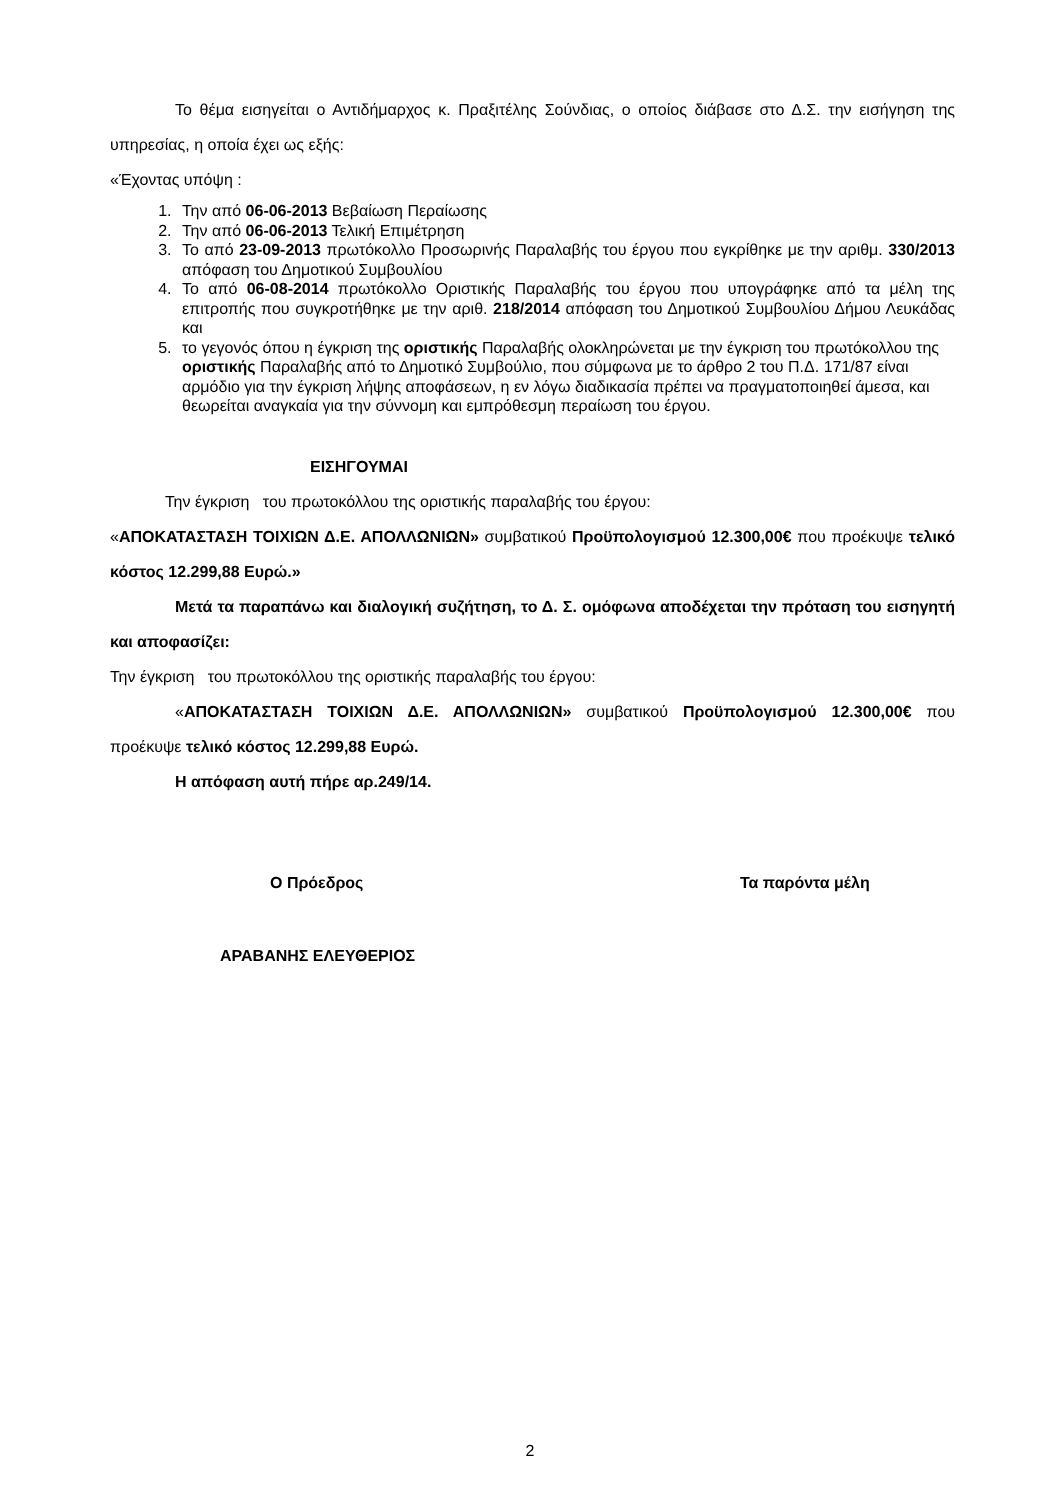Το θέμα εισηγείται ο Αντιδήμαρχος κ. Πραξιτέλης Σούνδιας, ο οποίος διάβασε στο Δ.Σ. την εισήγηση της υπηρεσίας, η οποία έχει ως εξής:
«Έχοντας υπόψη :
1. Την από 06-06-2013 Βεβαίωση Περαίωσης
2. Την από 06-06-2013 Τελική Επιμέτρηση
3. Το από 23-09-2013 πρωτόκολλο Προσωρινής Παραλαβής του έργου που εγκρίθηκε με την αριθμ. 330/2013 απόφαση του Δημοτικού Συμβουλίου
4. Το από 06-08-2014 πρωτόκολλο Οριστικής Παραλαβής του έργου που υπογράφηκε από τα μέλη της επιτροπής που συγκροτήθηκε με την αριθ. 218/2014 απόφαση του Δημοτικού Συμβουλίου Δήμου Λευκάδας και
5. το γεγονός όπου η έγκριση της οριστικής Παραλαβής ολοκληρώνεται με την έγκριση του πρωτόκολλου της οριστικής Παραλαβής από το Δημοτικό Συμβούλιο, που σύμφωνα με το άρθρο 2 του Π.Δ. 171/87 είναι αρμόδιο για την έγκριση λήψης αποφάσεων, η εν λόγω διαδικασία πρέπει να πραγματοποιηθεί άμεσα, και θεωρείται αναγκαία για την σύννομη και εμπρόθεσμη περαίωση του έργου.
ΕΙΣΗΓΟΥΜΑΙ
Την έγκριση του πρωτοκόλλου της οριστικής παραλαβής του έργου:
«ΑΠΟΚΑΤΑΣΤΑΣΗ ΤΟΙΧΙΩΝ Δ.Ε. ΑΠΟΛΛΩΝΙΩΝ» συμβατικού Προϋπολογισμού 12.300,00€ που προέκυψε τελικό κόστος 12.299,88 Ευρώ.»
Μετά τα παραπάνω και διαλογική συζήτηση, το Δ. Σ. ομόφωνα αποδέχεται την πρόταση του εισηγητή και αποφασίζει:
Την έγκριση του πρωτοκόλλου της οριστικής παραλαβής του έργου:
«ΑΠΟΚΑΤΑΣΤΑΣΗ ΤΟΙΧΙΩΝ Δ.Ε. ΑΠΟΛΛΩΝΙΩΝ» συμβατικού Προϋπολογισμού 12.300,00€ που προέκυψε τελικό κόστος 12.299,88 Ευρώ.
Η απόφαση αυτή πήρε αρ.249/14.
Ο Πρόεδρος Τα παρόντα μέλη
ΑΡΑΒΑΝΗΣ ΕΛΕΥΘΕΡΙΟΣ
2